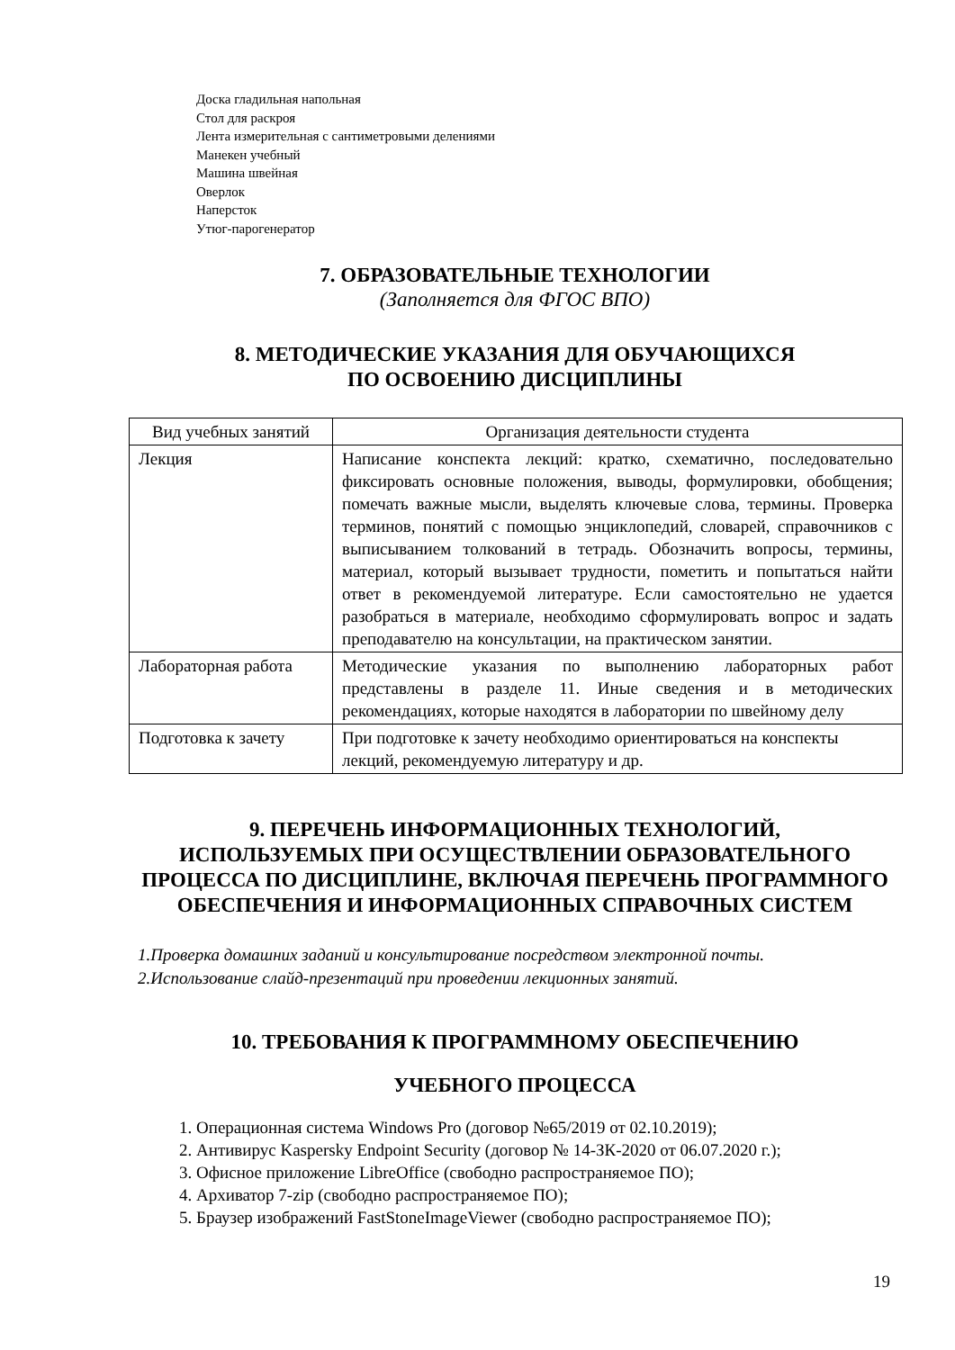Доска гладильная напольная
Стол для раскроя
Лента измерительная с сантиметровыми делениями
Манекен учебный
Машина швейная
Оверлок
Наперсток
Утюг-парогенератор
7. ОБРАЗОВАТЕЛЬНЫЕ ТЕХНОЛОГИИ
(Заполняется для ФГОС ВПО)
8. МЕТОДИЧЕСКИЕ УКАЗАНИЯ ДЛЯ ОБУЧАЮЩИХСЯ
ПО ОСВОЕНИЮ ДИСЦИПЛИНЫ
| Вид учебных занятий | Организация деятельности студента |
| --- | --- |
| Лекция | Написание конспекта лекций: кратко, схематично, последовательно фиксировать основные положения, выводы, формулировки, обобщения; помечать важные мысли, выделять ключевые слова, термины. Проверка терминов, понятий с помощью энциклопедий, словарей, справочников с выписыванием толкований в тетрадь. Обозначить вопросы, термины, материал, который вызывает трудности, пометить и попытаться найти ответ в рекомендуемой литературе. Если самостоятельно не удается разобраться в материале, необходимо сформулировать вопрос и задать преподавателю на консультации, на практическом занятии. |
| Лабораторная работа | Методические указания по выполнению лабораторных работ представлены в разделе 11. Иные сведения и в методических рекомендациях, которые находятся в лаборатории по швейному делу |
| Подготовка к зачету | При подготовке к зачету необходимо ориентироваться на конспекты лекций, рекомендуемую литературу и др. |
9. ПЕРЕЧЕНЬ ИНФОРМАЦИОННЫХ ТЕХНОЛОГИЙ,
ИСПОЛЬЗУЕМЫХ ПРИ ОСУЩЕСТВЛЕНИИ ОБРАЗОВАТЕЛЬНОГО ПРОЦЕССА ПО ДИСЦИПЛИНЕ, ВКЛЮЧАЯ ПЕРЕЧЕНЬ ПРОГРАММНОГО ОБЕСПЕЧЕНИЯ И ИНФОРМАЦИОННЫХ СПРАВОЧНЫХ СИСТЕМ
1.Проверка домашних заданий и консультирование посредством электронной почты.
2.Использование слайд-презентаций при проведении лекционных занятий.
10. ТРЕБОВАНИЯ К ПРОГРАММНОМУ ОБЕСПЕЧЕНИЮ
УЧЕБНОГО ПРОЦЕССА
1. Операционная система Windows Pro (договор №65/2019 от 02.10.2019);
2. Антивирус Kaspersky Endpoint Security (договор № 14-ЗК-2020 от 06.07.2020 г.);
3. Офисное приложение LibreOffice (свободно распространяемое ПО);
4. Архиватор 7-zip (свободно распространяемое ПО);
5. Браузер изображений FastStoneImageViewer (свободно распространяемое ПО);
19